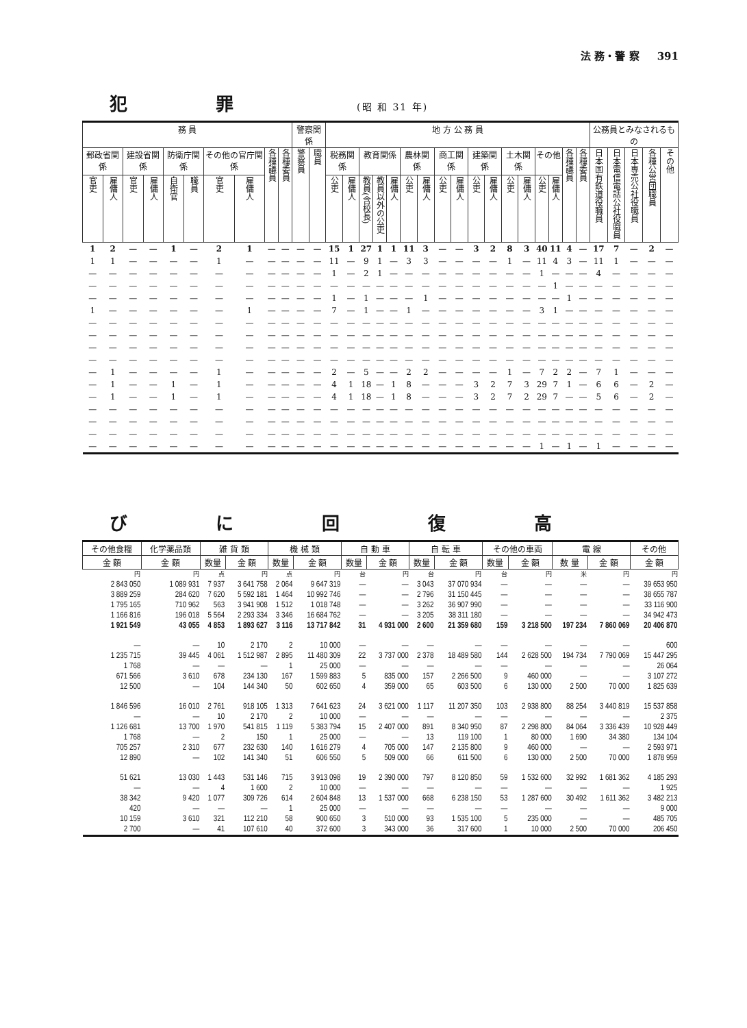法 務・警 察 391
犯 罪 (昭 和 31 年)
| 務 員 | | | | | | | | | | 警察関係 | | 地 方 公 務 員 | | | | | | | | | | | | | | | | | 公務員とみなされるもの | | | | |
| --- | --- | --- | --- | --- | --- | --- | --- | --- | --- | --- | --- | --- | --- | --- | --- | --- | --- | --- | --- | --- | --- | --- | --- | --- | --- | --- | --- | --- | --- | --- | --- | --- | --- |
| 郵政省関係 | | 建設省関係 | | 防衛庁関係 | | その他の官庁関係 | | 各種議員 | 各種委員 | 警察員 | 職員 | 税務関係 | | 教育関係 | | | 農林関係 | | 商工関係 | | 建築関係 | | 土木関係 | | その他 | | 各種議員 | 各種委員 | 日本国有鉄道役職員 | 日本電信電話公社役職員 | 日本専売公社役職員 | 各種公営団職員 | その他 |
| 官吏 | 雇傭人 | 官吏 | 雇傭人 | 自衛官 | 職員 | 官吏 | 雇傭人 | | | | | 公吏 | 雇傭人 | 教員(含校長) | 教員以外の公吏 | 雇傭人 | 公吏 | 雇傭人 | 公吏 | 雇傭人 | 公吏 | 雇傭人 | 公吏 | 雇傭人 | 公吏 | 雇傭人 | | | | | | | |
| 1 | 2 | — | — | 1 | — | 2 | 1 | — | — | — | — | 15 | 1 | 27 | 1 | 1 | 11 | 3 | — | — | 3 | 2 | 8 | 3 | 40 | 11 | 4 | — | 17 | 7 | — | 2 | — |
| 1 | 1 | — | — | — | — | 1 | — | — | — | — | — | 11 | — | 9 | 1 | — | 3 | 3 | — | — | — | — | 1 | — | 11 | 4 | 3 | — | 11 | 1 | — | — | — |
| — | — | — | — | — | — | — | — | — | — | — | — | 1 | — | 2 | 1 | — | — | — | — | — | — | — | — | — | 1 | — | — | — | 4 | — | — | — | — |
| — | — | — | — | — | — | — | — | — | — | — | — | — | — | — | — | — | — | — | — | — | — | — | — | — | — | 1 | — | — | — | — | — | — | — |
| — | — | — | — | — | — | — | — | — | — | — | — | 1 | — | 1 | — | — | — | 1 | — | — | — | — | — | — | — | — | 1 | — | — | — | — | — | — |
| 1 | — | — | — | — | — | — | 1 | — | — | — | — | 7 | — | 1 | — | — | 1 | — | — | — | — | — | — | — | 3 | 1 | — | — | — | — | — | — | — |
| — | — | — | — | — | — | — | — | — | — | — | — | — | — | — | — | — | — | — | — | — | — | — | — | — | — | — | — | — | — | — | — | — | — |
| — | — | — | — | — | — | — | — | — | — | — | — | — | — | — | — | — | — | — | — | — | — | — | — | — | — | — | — | — | — | — | — | — | — |
| — | — | — | — | — | — | — | — | — | — | — | — | — | — | — | — | — | — | — | — | — | — | — | — | — | — | — | — | — | — | — | — | — | — |
| — | — | — | — | — | — | — | — | — | — | — | — | — | — | — | — | — | — | — | — | — | — | — | — | — | — | — | — | — | — | — | — | — | — |
| — | 1 | — | — | — | — | 1 | — | — | — | — | — | 2 | — | 5 | — | — | 2 | 2 | — | — | — | — | 1 | — | 7 | 2 | 2 | — | 7 | 1 | — | — | — |
| — | 1 | — | — | 1 | — | 1 | — | — | — | — | — | 4 | 1 | 18 | — | 1 | 8 | — | — | — | 3 | 2 | 7 | 3 | 29 | 7 | 1 | — | 6 | 6 | — | 2 | — |
| — | 1 | — | — | 1 | — | 1 | — | — | — | — | — | 4 | 1 | 18 | — | 1 | 8 | — | — | — | 3 | 2 | 7 | 2 | 29 | 7 | — | — | 5 | 6 | — | 2 | — |
| — | — | — | — | — | — | — | — | — | — | — | — | — | — | — | — | — | — | — | — | — | — | — | — | — | — | — | — | — | — | — | — | — | — |
| — | — | — | — | — | — | — | — | — | — | — | — | — | — | — | — | — | — | — | — | — | — | — | — | — | — | — | — | — | — | — | — | — | — |
| — | — | — | — | — | — | — | — | — | — | — | — | — | — | — | — | — | — | — | — | — | — | — | — | — | — | — | — | — | — | — | — | — | — |
| — | — | — | — | — | — | — | — | — | — | — | — | — | — | — | — | — | — | — | — | — | — | — | — | — | 1 | — | 1 | — | 1 | — | — | — | — |
び に 回 復 高
| その他食糧 | 化学薬品類 | 雑 貨 類 | | 機 械 類 | | 自 動 車 | | 自 転 車 | | その他の車両 | | 電 線 | | その他 |
| --- | --- | --- | --- | --- | --- | --- | --- | --- | --- | --- | --- | --- | --- | --- |
| 金 額 | 金 額 | 数量 | 金 額 | 数量 | 金 額 | 数量 | 金 額 | 数量 | 金 額 | 数量 | 金 額 | 数 量 | 金 額 | 金 額 |
| 円 | 円 | 点 | 円 | 点 | 円 | 台 | 円 | 台 | 円 | 台 | 円 | 米 | 円 | 円 |
| 2 843 050 | 1 089 931 | 7 937 | 3 641 758 | 2 064 | 9 647 319 | — | — | 3 043 | 37 070 934 | — | — | — | — | 39 653 950 |
| 3 889 259 | 284 620 | 7 620 | 5 592 181 | 1 464 | 10 992 746 | — | — | 2 796 | 31 150 445 | — | — | — | — | 38 655 787 |
| 1 795 165 | 710 962 | 563 | 3 941 908 | 1 512 | 1 018 748 | — | — | 3 262 | 36 907 990 | — | — | — | — | 33 116 900 |
| 1 166 816 | 196 018 | 5 564 | 2 293 334 | 3 346 | 16 684 762 | — | — | 3 205 | 38 311 180 | — | — | — | — | 34 942 473 |
| 1 921 549 | 43 055 | 4 853 | 1 893 627 | 3 116 | 13 717 842 | 31 | 4 931 000 | 2 600 | 21 359 680 | 159 | 3 218 500 | 197 234 | 7 860 069 | 20 406 870 |
| — | — | 10 | 2 170 | 2 | 10 000 | — | — | — | — | — | — | — | — | 600 |
| 1 235 715 | 39 445 | 4 061 | 1 512 987 | 2 895 | 11 480 309 | 22 | 3 737 000 | 2 378 | 18 489 580 | 144 | 2 628 500 | 194 734 | 7 790 069 | 15 447 295 |
| 1 768 | — | — | — | 1 | 25 000 | — | — | — | — | — | — | — | — | 26 064 |
| 671 566 | 3 610 | 678 | 234 130 | 167 | 1 599 883 | 5 | 835 000 | 157 | 2 266 500 | 9 | 460 000 | — | — | 3 107 272 |
| 12 500 | — | 104 | 144 340 | 50 | 602 650 | 4 | 359 000 | 65 | 603 500 | 6 | 130 000 | 2 500 | 70 000 | 1 825 639 |
| 1 846 596 | 16 010 | 2 761 | 918 105 | 1 313 | 7 641 623 | 24 | 3 621 000 | 1 117 | 11 207 350 | 103 | 2 938 800 | 88 254 | 3 440 819 | 15 537 858 |
| — | — | 10 | 2 170 | 2 | 10 000 | — | — | — | — | — | — | — | — | 2 375 |
| 1 126 681 | 13 700 | 1 970 | 541 815 | 1 119 | 5 383 794 | 15 | 2 407 000 | 891 | 8 340 950 | 87 | 2 298 800 | 84 064 | 3 336 439 | 10 928 449 |
| 1 768 | — | 2 | 150 | 1 | 25 000 | — | — | 13 | 119 100 | 1 | 80 000 | 1 690 | 34 380 | 134 104 |
| 705 257 | 2 310 | 677 | 232 630 | 140 | 1 616 279 | 4 | 705 000 | 147 | 2 135 800 | 9 | 460 000 | — | — | 2 593 971 |
| 12 890 | — | 102 | 141 340 | 51 | 606 550 | 5 | 509 000 | 66 | 611 500 | 6 | 130 000 | 2 500 | 70 000 | 1 878 959 |
| 51 621 | 13 030 | 1 443 | 531 146 | 715 | 3 913 098 | 19 | 2 390 000 | 797 | 8 120 850 | 59 | 1 532 600 | 32 992 | 1 681 362 | 4 185 293 |
| — | — | 4 | 1 600 | 2 | 10 000 | — | — | — | — | — | — | — | — | 1 925 |
| 38 342 | 9 420 | 1 077 | 309 726 | 614 | 2 604 848 | 13 | 1 537 000 | 668 | 6 238 150 | 53 | 1 287 600 | 30 492 | 1 611 362 | 3 482 213 |
| 420 | — | — | — | 1 | 25 000 | — | — | — | — | — | — | — | — | 9 000 |
| 10 159 | 3 610 | 321 | 112 210 | 58 | 900 650 | 3 | 510 000 | 93 | 1 535 100 | 5 | 235 000 | — | — | 485 705 |
| 2 700 | — | 41 | 107 610 | 40 | 372 600 | 3 | 343 000 | 36 | 317 600 | 1 | 10 000 | 2 500 | 70 000 | 206 450 |